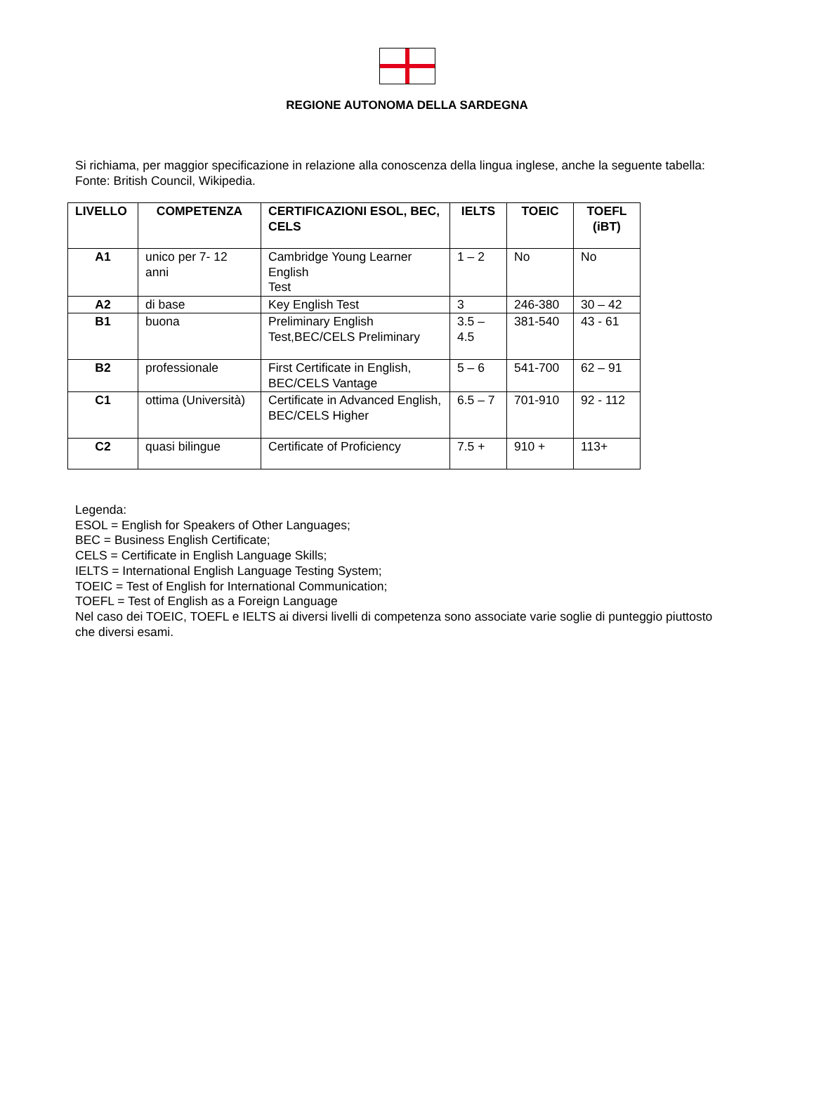REGIONE AUTONOMA DELLA SARDEGNA
Si richiama, per maggior specificazione in relazione alla conoscenza della lingua inglese, anche la seguente tabella:
Fonte: British Council, Wikipedia.
| LIVELLO | COMPETENZA | CERTIFICAZIONI ESOL, BEC, CELS | IELTS | TOEIC | TOEFL (iBT) |
| --- | --- | --- | --- | --- | --- |
| A1 | unico per 7- 12 anni | Cambridge Young Learner English Test | 1 – 2 | No | No |
| A2 | di base | Key English Test | 3 | 246-380 | 30 – 42 |
| B1 | buona | Preliminary English Test,BEC/CELS Preliminary | 3.5 – 4.5 | 381-540 | 43 - 61 |
| B2 | professionale | First Certificate in English, BEC/CELS Vantage | 5 – 6 | 541-700 | 62 – 91 |
| C1 | ottima (Università) | Certificate in Advanced English, BEC/CELS Higher | 6.5 – 7 | 701-910 | 92 - 112 |
| C2 | quasi bilingue | Certificate of Proficiency | 7.5 + | 910 + | 113+ |
Legenda:
ESOL = English for Speakers of Other Languages;
BEC = Business English Certificate;
CELS = Certificate in English Language Skills;
IELTS = International English Language Testing System;
TOEIC = Test of English for International Communication;
TOEFL = Test of English as a Foreign Language
Nel caso dei TOEIC, TOEFL e IELTS ai diversi livelli di competenza sono associate varie soglie di punteggio piuttosto che diversi esami.